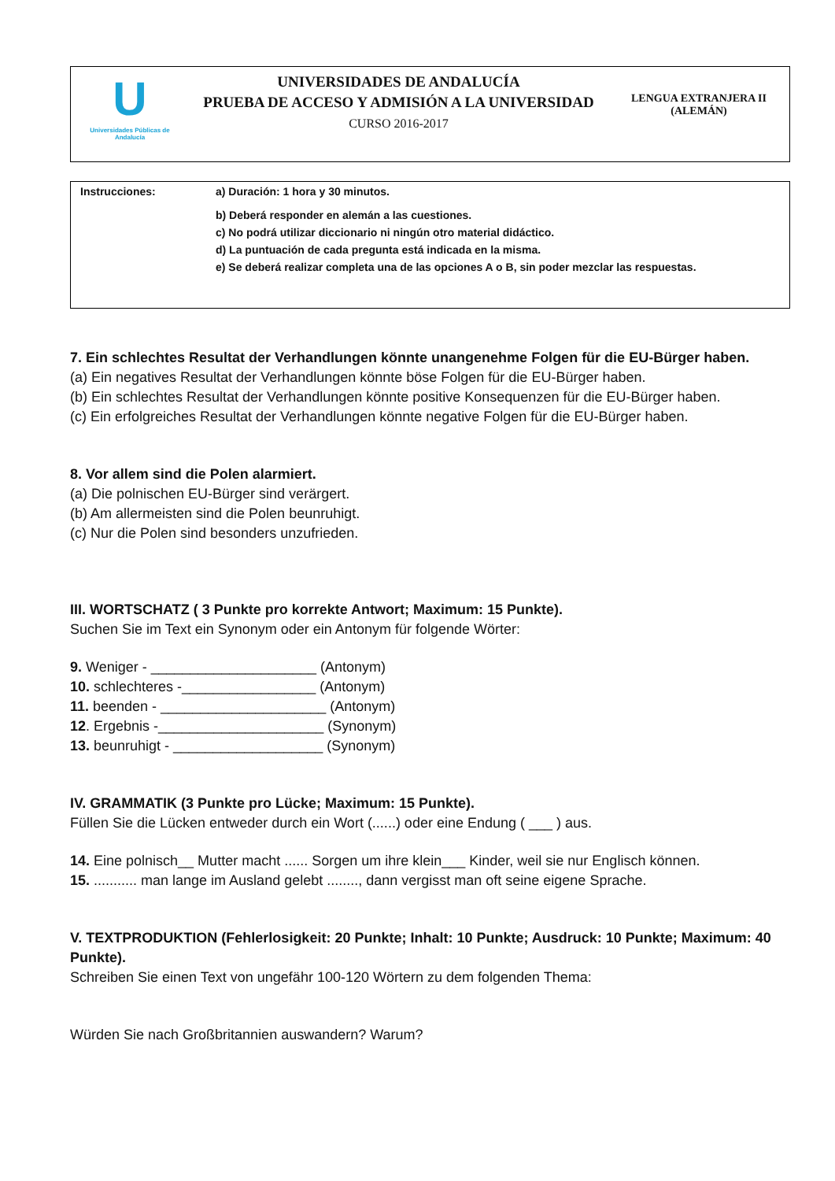U
Universidades Públicas de Andalucía
UNIVERSIDADES DE ANDALUCÍA
PRUEBA DE ACCESO Y ADMISIÓN A LA UNIVERSIDAD
CURSO 2016-2017
LENGUA EXTRANJERA II
(ALEMÁN)
| Instrucciones: | a) Duración: 1 hora y 30 minutos. |
| | b) Deberá responder en alemán a las cuestiones. |
| | c) No podrá utilizar diccionario ni ningún otro material didáctico. |
| | d) La puntuación de cada pregunta está indicada en la misma. |
| | e) Se deberá realizar completa una de las opciones A o B, sin poder mezclar las respuestas. |
7. Ein schlechtes Resultat der Verhandlungen könnte unangenehme Folgen für die EU-Bürger haben.
(a) Ein negatives Resultat der Verhandlungen könnte böse Folgen für die EU-Bürger haben.
(b) Ein schlechtes Resultat der Verhandlungen könnte positive Konsequenzen für die EU-Bürger haben.
(c) Ein erfolgreiches Resultat der Verhandlungen könnte negative Folgen für die EU-Bürger haben.
8. Vor allem sind die Polen alarmiert.
(a) Die polnischen EU-Bürger sind verärgert.
(b) Am allermeisten sind die Polen beunruhigt.
(c) Nur die Polen sind besonders unzufrieden.
III. WORTSCHATZ ( 3 Punkte pro korrekte Antwort; Maximum: 15 Punkte).
Suchen Sie im Text ein Synonym oder ein Antonym für folgende Wörter:
9. Weniger - _____________________ (Antonym)
10. schlechteres -_________________ (Antonym)
11. beenden - _____________________ (Antonym)
12. Ergebnis -_____________________ (Synonym)
13. beunruhigt - ___________________ (Synonym)
IV. GRAMMATIK (3 Punkte pro Lücke; Maximum: 15 Punkte).
Füllen Sie die Lücken entweder durch ein Wort (......) oder eine Endung ( ___ ) aus.
14. Eine polnisch__ Mutter macht ...... Sorgen um ihre klein___ Kinder, weil sie nur Englisch können.
15. ........... man lange im Ausland gelebt ........, dann vergisst man oft seine eigene Sprache.
V. TEXTPRODUKTION (Fehlerlosigkeit: 20 Punkte; Inhalt: 10 Punkte; Ausdruck: 10 Punkte; Maximum: 40 Punkte).
Schreiben Sie einen Text von ungefähr 100-120 Wörtern zu dem folgenden Thema:
Würden Sie nach Großbritannien auswandern? Warum?